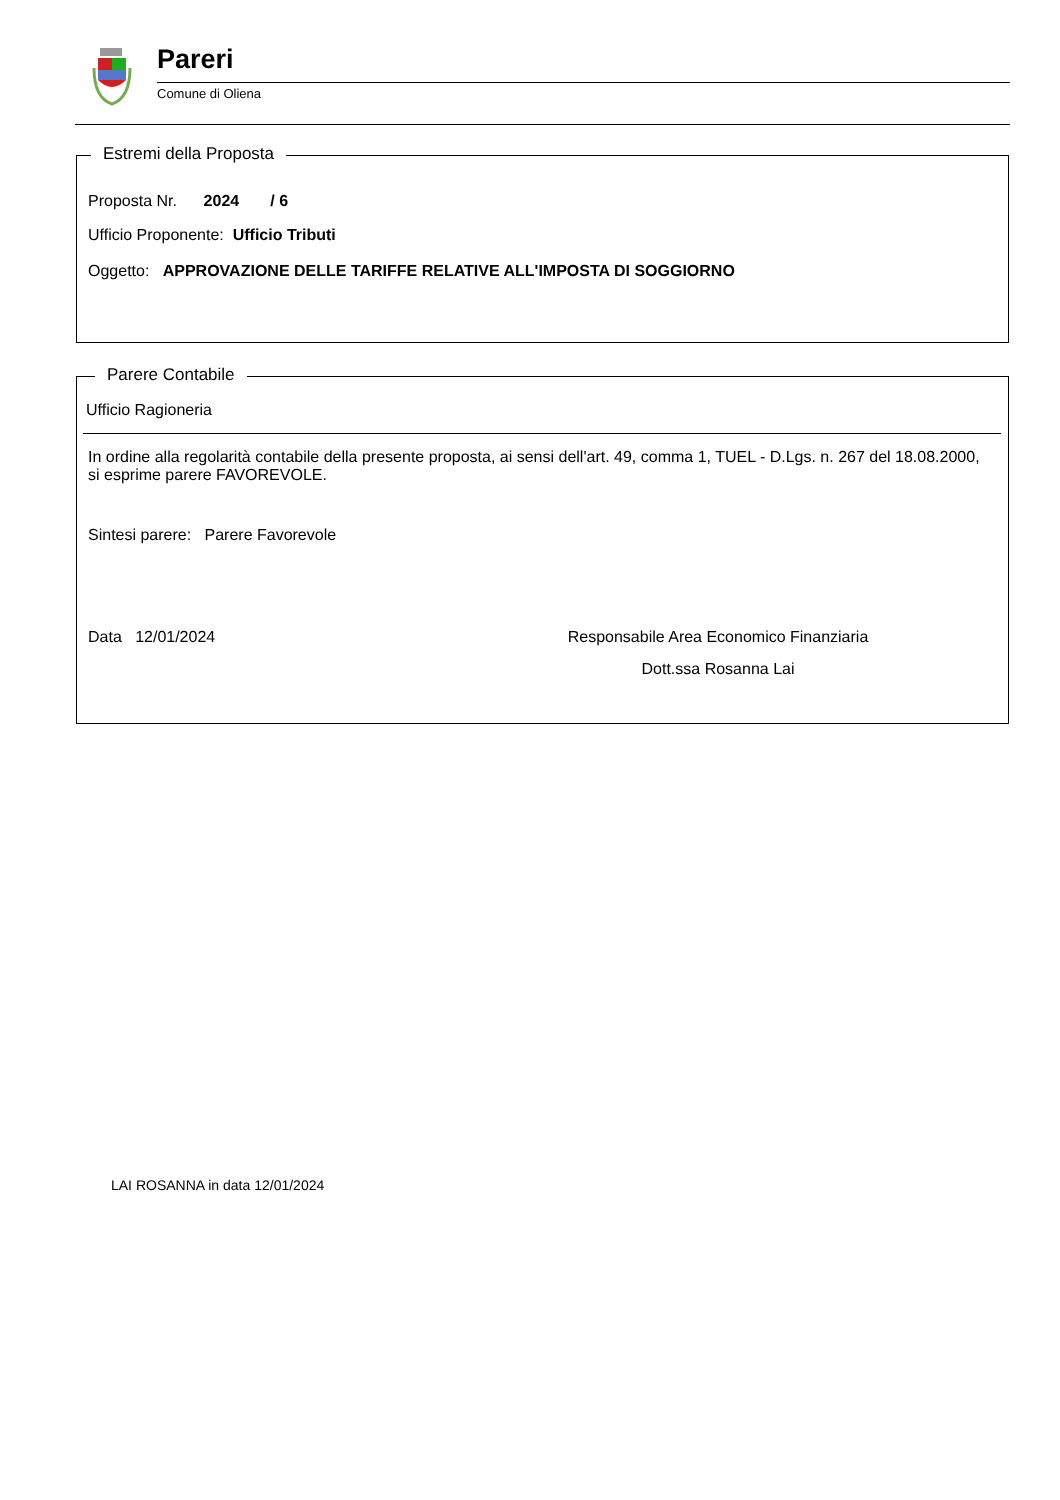Pareri
Comune di Oliena
Estremi della Proposta
Proposta Nr. 2024 / 6
Ufficio Proponente: Ufficio Tributi
Oggetto: APPROVAZIONE DELLE TARIFFE RELATIVE ALL'IMPOSTA DI SOGGIORNO
Parere Contabile
Ufficio Ragioneria
In ordine alla regolarità contabile della presente proposta, ai sensi dell'art. 49, comma 1, TUEL - D.Lgs. n. 267 del 18.08.2000, si esprime parere FAVOREVOLE.
Sintesi parere: Parere Favorevole
Data 12/01/2024 Responsabile Area Economico Finanziaria
Dott.ssa Rosanna Lai
LAI ROSANNA in data 12/01/2024